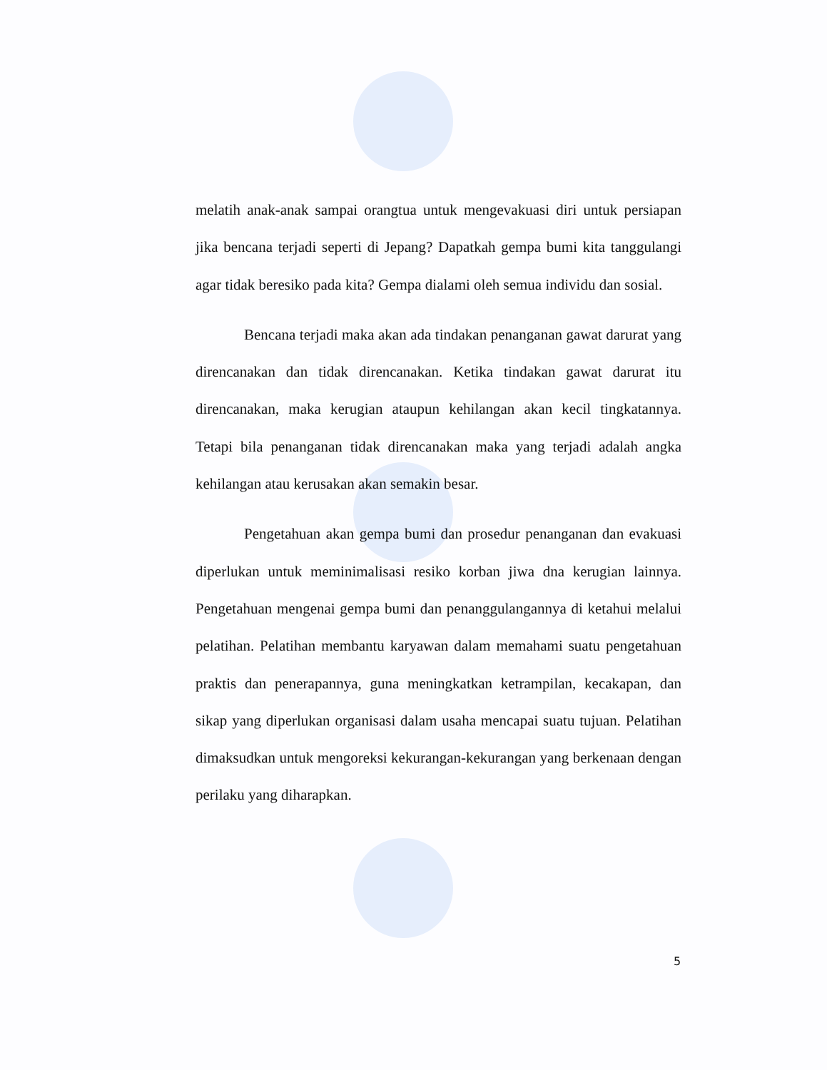melatih anak-anak sampai orangtua untuk mengevakuasi diri untuk persiapan jika bencana terjadi seperti di Jepang? Dapatkah gempa bumi kita tanggulangi agar tidak beresiko pada kita? Gempa dialami oleh semua individu dan sosial.
Bencana terjadi maka akan ada tindakan penanganan gawat darurat yang direncanakan dan tidak direncanakan. Ketika tindakan gawat darurat itu direncanakan, maka kerugian ataupun kehilangan akan kecil tingkatannya. Tetapi bila penanganan tidak direncanakan maka yang terjadi adalah angka kehilangan atau kerusakan akan semakin besar.
Pengetahuan akan gempa bumi dan prosedur penanganan dan evakuasi diperlukan untuk meminimalisasi resiko korban jiwa dna kerugian lainnya. Pengetahuan mengenai gempa bumi dan penanggulangannya di ketahui melalui pelatihan. Pelatihan membantu karyawan dalam memahami suatu pengetahuan praktis dan penerapannya, guna meningkatkan ketrampilan, kecakapan, dan sikap yang diperlukan organisasi dalam usaha mencapai suatu tujuan. Pelatihan dimaksudkan untuk mengoreksi kekurangan-kekurangan yang berkenaan dengan perilaku yang diharapkan.
5